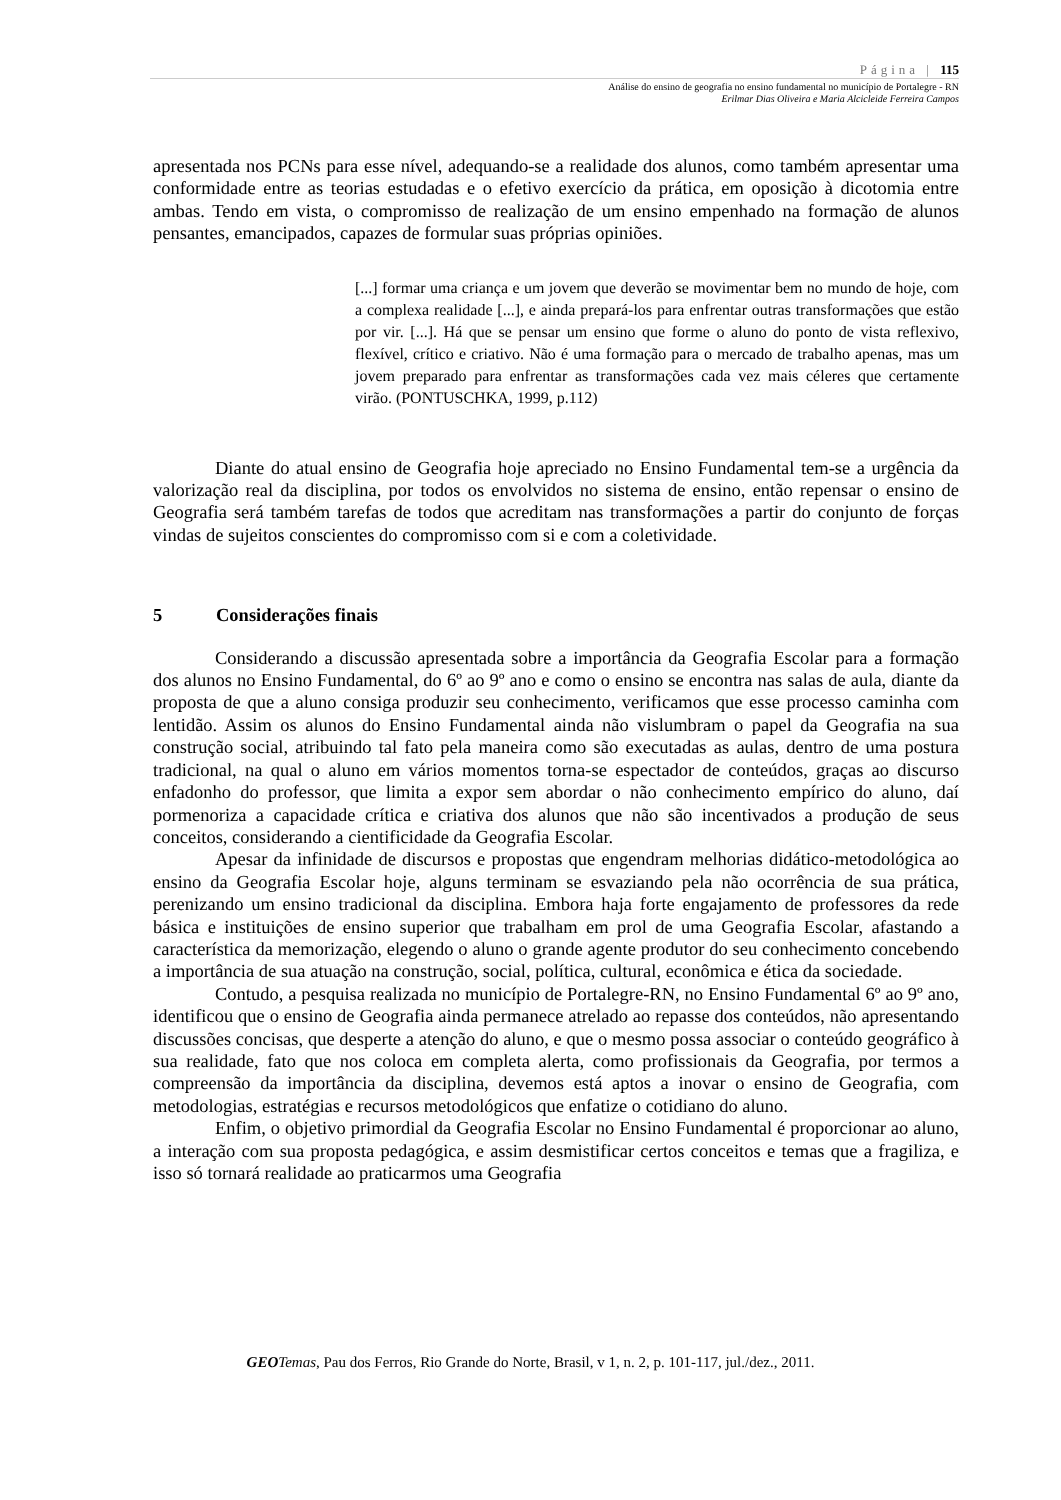Página | 115
Análise do ensino de geografia no ensino fundamental no município de Portalegre - RN
Erilmar Dias Oliveira e Maria Alcicleide Ferreira Campos
apresentada nos PCNs para esse nível, adequando-se a realidade dos alunos, como também apresentar uma conformidade entre as teorias estudadas e o efetivo exercício da prática, em oposição à dicotomia entre ambas. Tendo em vista, o compromisso de realização de um ensino empenhado na formação de alunos pensantes, emancipados, capazes de formular suas próprias opiniões.
[...] formar uma criança e um jovem que deverão se movimentar bem no mundo de hoje, com a complexa realidade [...], e ainda prepará-los para enfrentar outras transformações que estão por vir. [...]. Há que se pensar um ensino que forme o aluno do ponto de vista reflexivo, flexível, crítico e criativo. Não é uma formação para o mercado de trabalho apenas, mas um jovem preparado para enfrentar as transformações cada vez mais céleres que certamente virão. (PONTUSCHKA, 1999, p.112)
Diante do atual ensino de Geografia hoje apreciado no Ensino Fundamental tem-se a urgência da valorização real da disciplina, por todos os envolvidos no sistema de ensino, então repensar o ensino de Geografia será também tarefas de todos que acreditam nas transformações a partir do conjunto de forças vindas de sujeitos conscientes do compromisso com si e com a coletividade.
5 Considerações finais
Considerando a discussão apresentada sobre a importância da Geografia Escolar para a formação dos alunos no Ensino Fundamental, do 6º ao 9º ano e como o ensino se encontra nas salas de aula, diante da proposta de que a aluno consiga produzir seu conhecimento, verificamos que esse processo caminha com lentidão. Assim os alunos do Ensino Fundamental ainda não vislumbram o papel da Geografia na sua construção social, atribuindo tal fato pela maneira como são executadas as aulas, dentro de uma postura tradicional, na qual o aluno em vários momentos torna-se espectador de conteúdos, graças ao discurso enfadonho do professor, que limita a expor sem abordar o não conhecimento empírico do aluno, daí pormenoriza a capacidade crítica e criativa dos alunos que não são incentivados a produção de seus conceitos, considerando a cientificidade da Geografia Escolar.
Apesar da infinidade de discursos e propostas que engendram melhorias didático-metodológica ao ensino da Geografia Escolar hoje, alguns terminam se esvaziando pela não ocorrência de sua prática, perenizando um ensino tradicional da disciplina. Embora haja forte engajamento de professores da rede básica e instituições de ensino superior que trabalham em prol de uma Geografia Escolar, afastando a característica da memorização, elegendo o aluno o grande agente produtor do seu conhecimento concebendo a importância de sua atuação na construção, social, política, cultural, econômica e ética da sociedade.
Contudo, a pesquisa realizada no município de Portalegre-RN, no Ensino Fundamental 6º ao 9º ano, identificou que o ensino de Geografia ainda permanece atrelado ao repasse dos conteúdos, não apresentando discussões concisas, que desperte a atenção do aluno, e que o mesmo possa associar o conteúdo geográfico à sua realidade, fato que nos coloca em completa alerta, como profissionais da Geografia, por termos a compreensão da importância da disciplina, devemos está aptos a inovar o ensino de Geografia, com metodologias, estratégias e recursos metodológicos que enfatize o cotidiano do aluno.
Enfim, o objetivo primordial da Geografia Escolar no Ensino Fundamental é proporcionar ao aluno, a interação com sua proposta pedagógica, e assim desmistificar certos conceitos e temas que a fragiliza, e isso só tornará realidade ao praticarmos uma Geografia
GEO Temas, Pau dos Ferros, Rio Grande do Norte, Brasil, v 1, n. 2, p. 101-117, jul./dez., 2011.